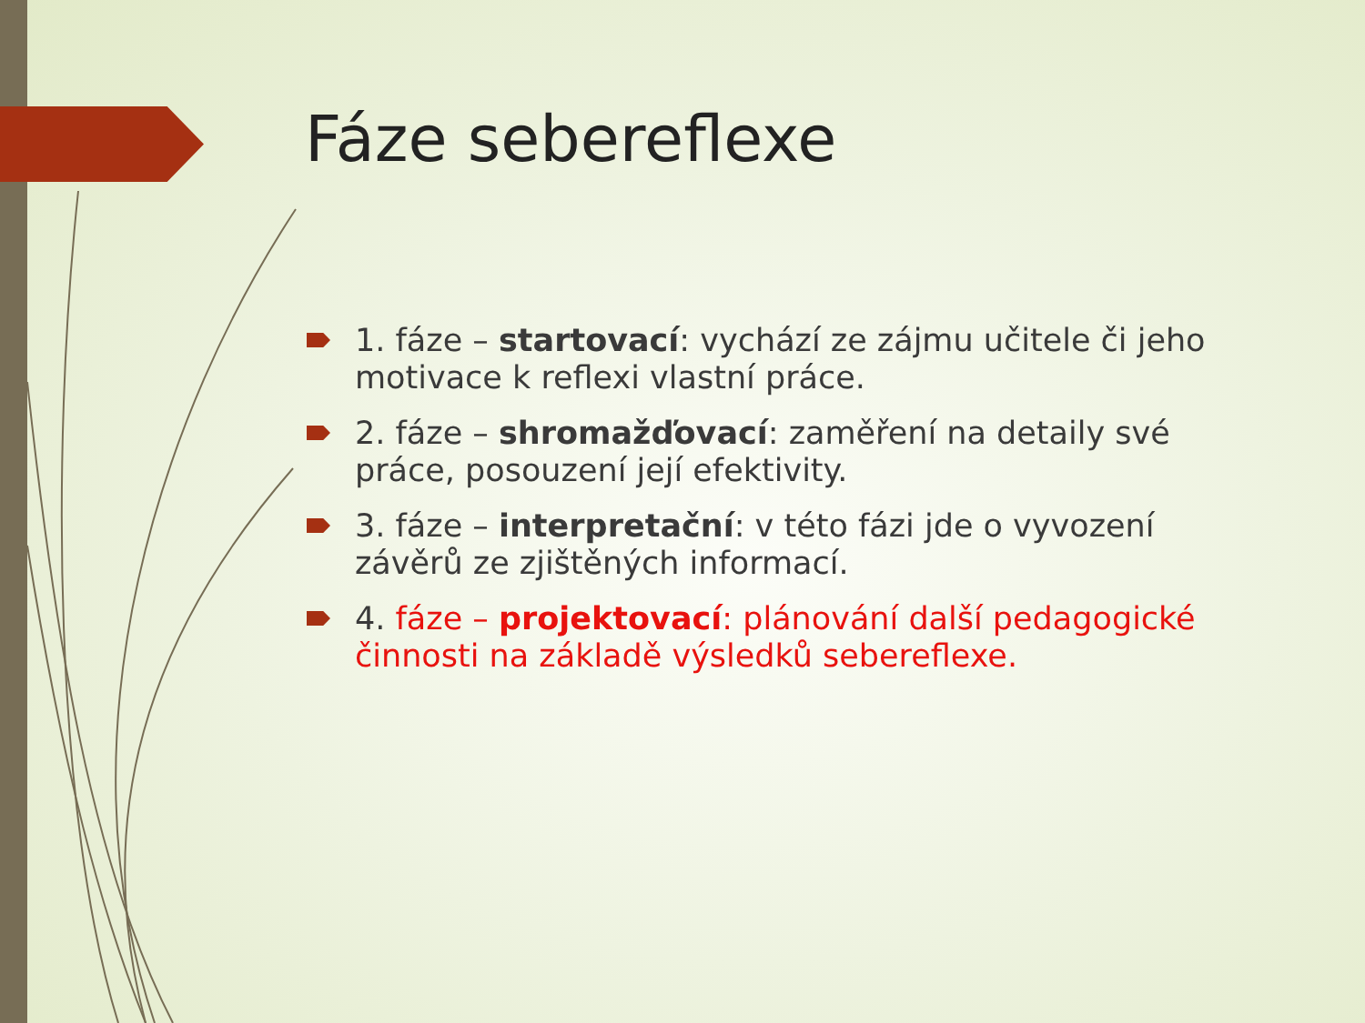Fáze sebereflexe
1. fáze – startovací: vychází ze zájmu učitele či jeho motivace k reflexi vlastní práce.
2. fáze – shromažďovací: zaměření na detaily své práce, posouzení její efektivity.
3. fáze – interpretační: v této fázi jde o vyvození závěrů ze zjištěných informací.
4. fáze – projektovací: plánování další pedagogické činnosti na základě výsledků sebereflexe.